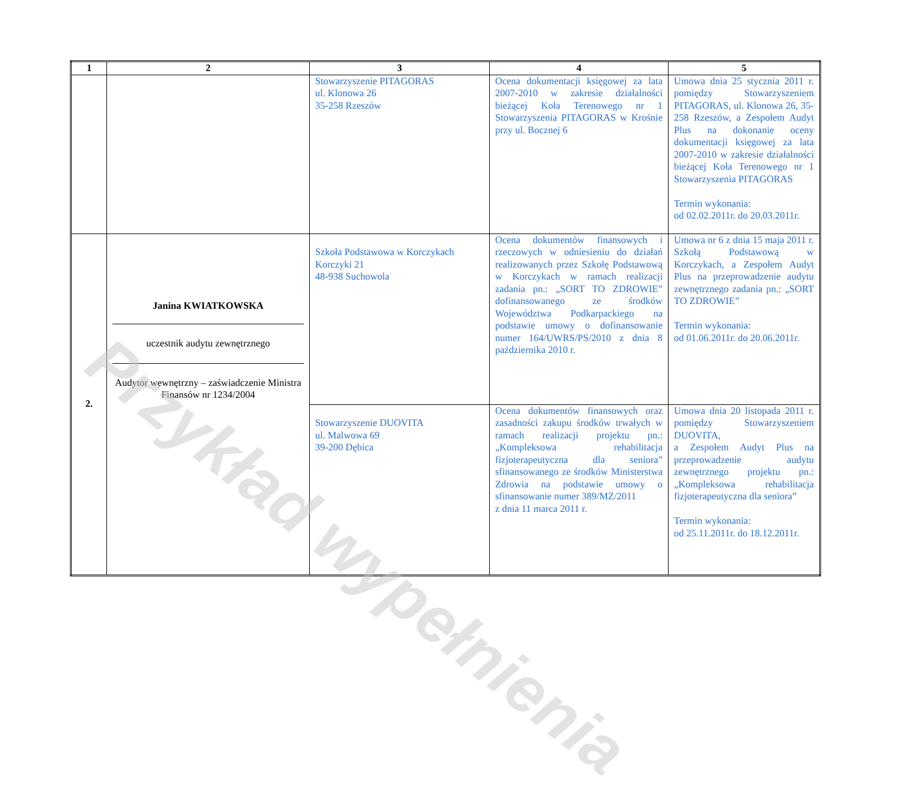| 1 | 2 | 3 | 4 | 5 |
| --- | --- | --- | --- | --- |
| | | Stowarzyszenie PITAGORAS ul. Klonowa 26 35-258 Rzeszów | Ocena dokumentacji księgowej za lata 2007-2010 w zakresie działalności bieżącej Koła Terenowego nr 1 Stowarzyszenia PITAGORAS w Krośnie przy ul. Bocznej 6 | Umowa dnia 25 stycznia 2011 r. pomiędzy Stowarzyszeniem PITAGORAS, ul. Klonowa 26, 35-258 Rzeszów, a Zespołem Audyt Plus na dokonanie oceny dokumentacji księgowej za lata 2007-2010 w zakresie działalności bieżącej Koła Terenowego nr 1 Stowarzyszenia PITAGORAS Termin wykonania: od 02.02.2011r. do 20.03.2011r. |
| 2. | Janina KWIATKOWSKA uczestnik audytu zewnętrznego Audytor wewnętrzny – zaświadczenie Ministra Finansów nr 1234/2004 | Szkoła Podstawowa w Korczykach Korczyki 21 48-938 Suchowola | Ocena dokumentów finansowych i rzeczowych w odniesieniu do działań realizowanych przez Szkołę Podstawową w Korczykach w ramach realizacji zadania pn.: „SORT TO ZDROWIE” dofinansowanego ze środków Województwa Podkarpackiego na podstawie umowy o dofinansowanie numer 164/UWRS/PS/2010 z dnia 8 października 2010 r. | Umowa nr 6 z dnia 15 maja 2011 r. Szkołą Podstawową w Korczykach, a Zespołem Audyt Plus na przeprowadzenie audytu zewnętrznego zadania pn.: „SORT TO ZDROWIE” Termin wykonania: od 01.06.2011r. do 20.06.2011r. |
| | | Stowarzyszenie DUOVITA ul. Malwowa 69 39-200 Dębica | Ocena dokumentów finansowych oraz zasadności zakupu środków trwałych w ramach realizacji projektu pn.: „Kompleksowa rehabilitacja fizjoterapeutyczna dla seniora” sfinansowanego ze środków Ministerstwa Zdrowia na podstawie umowy o sfinansowanie numer 389/MZ/2011 z dnia 11 marca 2011 r. | Umowa dnia 20 listopada 2011 r. pomiędzy Stowarzyszeniem DUOVITA, a Zespołem Audyt Plus na przeprowadzenie audytu zewnętrznego projektu pn.: „Kompleksowa rehabilitacja fizjoterapeutyczna dla seniora” Termin wykonania: od 25.11.2011r. do 18.12.2011r. |
Przykład wypełnienia